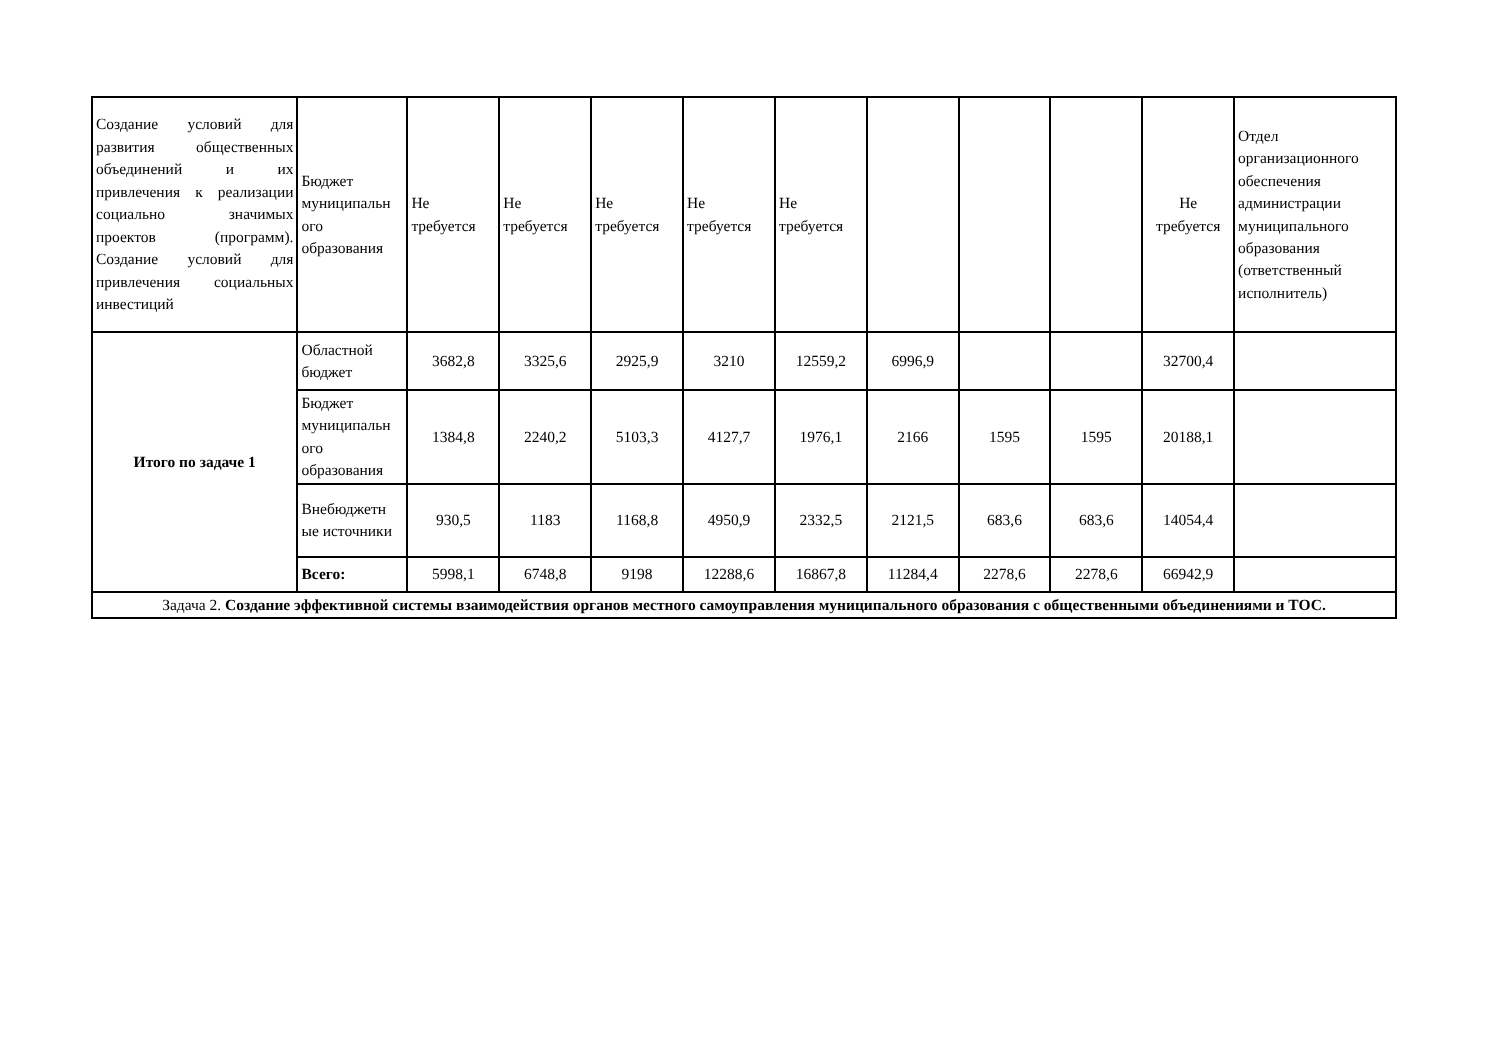| Создание условий для развития общественных объединений и их привлечения к реализации социально значимых проектов (программ). Создание условий для привлечения социальных инвестиций | Бюджет муниципальн ого образования | Не требуется | Не требуется | Не требуется | Не требуется | Не требуется | | | | Не требуется | Отдел организационного обеспечения администрации муниципального образования (ответственный исполнитель) |
| Итого по задаче 1 | Областной бюджет | 3682,8 | 3325,6 | 2925,9 | 3210 | 12559,2 | 6996,9 | | | 32700,4 | |
| | Бюджет муниципальн ого образования | 1384,8 | 2240,2 | 5103,3 | 4127,7 | 1976,1 | 2166 | 1595 | 1595 | 20188,1 | |
| | Внебюджетн ые источники | 930,5 | 1183 | 1168,8 | 4950,9 | 2332,5 | 2121,5 | 683,6 | 683,6 | 14054,4 | |
| | Всего: | 5998,1 | 6748,8 | 9198 | 12288,6 | 16867,8 | 11284,4 | 2278,6 | 2278,6 | 66942,9 | |
| Задача 2. Создание эффективной системы взаимодействия органов местного самоуправления муниципального образования с общественными объединениями и ТОС. | | | | | | | | | | | |